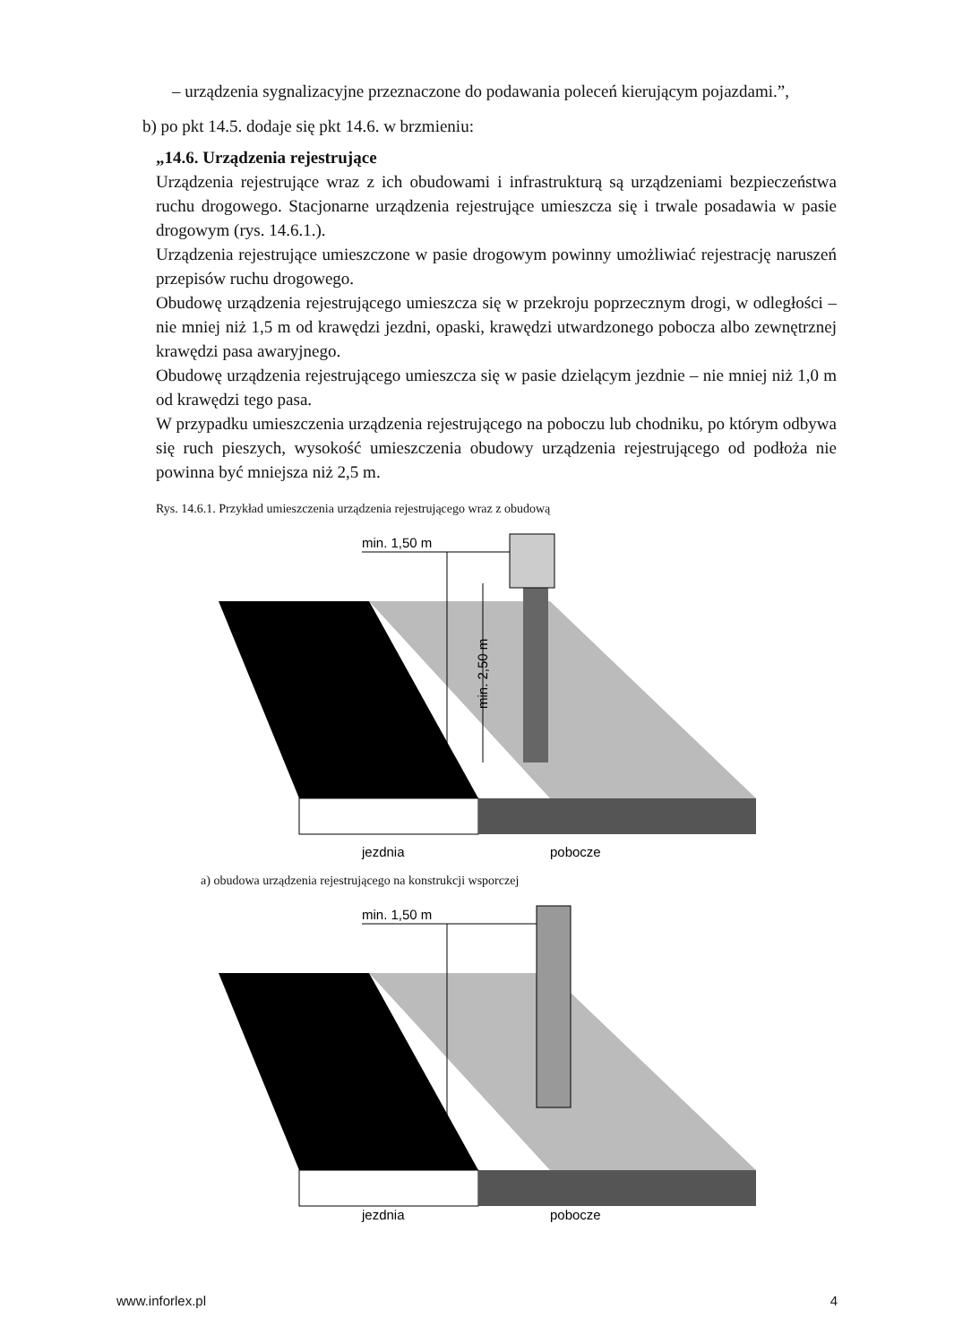– urządzenia sygnalizacyjne przeznaczone do podawania poleceń kierującym pojazdami.”,
b) po pkt 14.5. dodaje się pkt 14.6. w brzmieniu:
„14.6. Urządzenia rejestrujące
Urządzenia rejestrujące wraz z ich obudowami i infrastrukturą są urządzeniami bezpieczeństwa ruchu drogowego. Stacjonarne urządzenia rejestrujące umieszcza się i trwale posadawia w pasie drogowym (rys. 14.6.1.).
Urządzenia rejestrujące umieszczone w pasie drogowym powinny umożliwiać rejestrację naruszeń przepisów ruchu drogowego.
Obudowę urządzenia rejestrującego umieszcza się w przekroju poprzecznym drogi, w odległości – nie mniej niż 1,5 m od krawędzi jezdni, opaski, krawędzi utwardzonego pobocza albo zewnętrznej krawędzi pasa awaryjnego.
Obudowę urządzenia rejestrującego umieszcza się w pasie dzielącym jezdnie – nie mniej niż 1,0 m od krawędzi tego pasa.
W przypadku umieszczenia urządzenia rejestrującego na poboczu lub chodniku, po którym odbywa się ruch pieszych, wysokość umieszczenia obudowy urządzenia rejestrującego od podłoża nie powinna być mniejsza niż 2,5 m.
Rys. 14.6.1. Przykład umieszczenia urządzenia rejestrującego wraz z obudową
min. 1,50 m
min. 2,50 m
jezdnia
pobocze
a) obudowa urządzenia rejestrującego na konstrukcji wsporczej
min. 1,50 m
jezdnia
pobocze
www.inforlex.pl 4